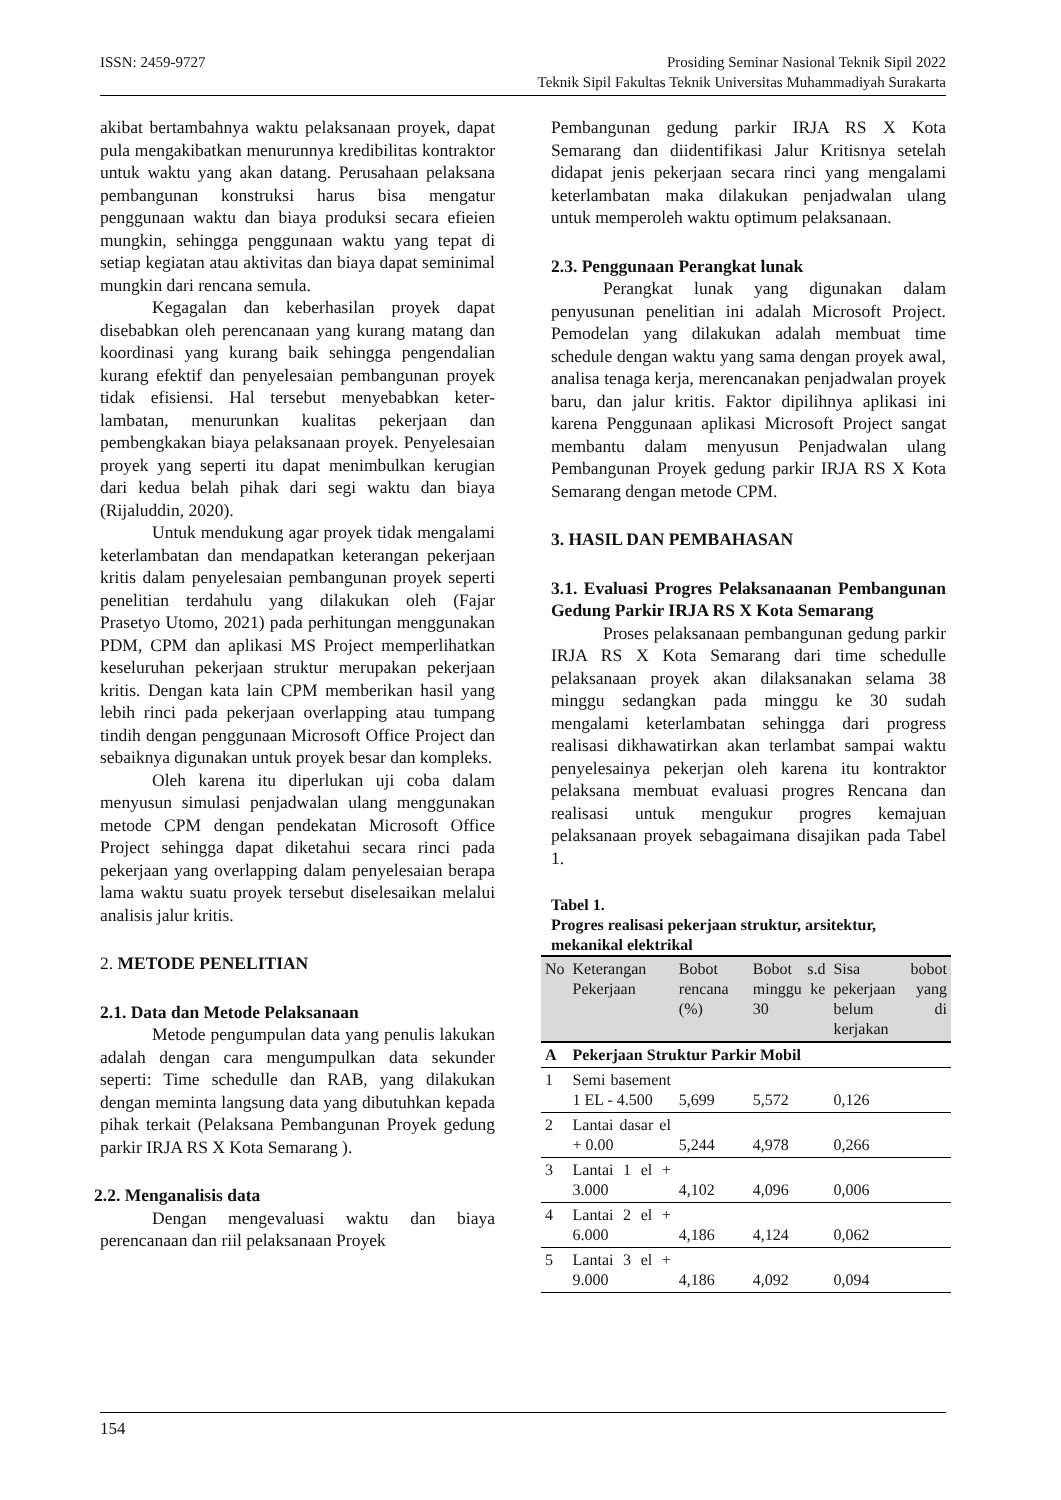ISSN: 2459-9727 Prosiding Seminar Nasional Teknik Sipil 2022
Teknik Sipil Fakultas Teknik Universitas Muhammadiyah Surakarta
akibat bertambahnya waktu pelaksanaan proyek, dapat pula mengakibatkan menurunnya kredibilitas kontraktor untuk waktu yang akan datang. Perusahaan pelaksana pembangunan konstruksi harus bisa mengatur penggunaan waktu dan biaya produksi secara efieien mungkin, sehingga penggunaan waktu yang tepat di setiap kegiatan atau aktivitas dan biaya dapat seminimal mungkin dari rencana semula.
Kegagalan dan keberhasilan proyek dapat disebabkan oleh perencanaan yang kurang matang dan koordinasi yang kurang baik sehingga pengendalian kurang efektif dan penyelesaian pembangunan proyek tidak efisiensi. Hal tersebut menyebabkan keter-lambatan, menurunkan kualitas pekerjaan dan pembengkakan biaya pelaksanaan proyek. Penyelesaian proyek yang seperti itu dapat menimbulkan kerugian dari kedua belah pihak dari segi waktu dan biaya (Rijaluddin, 2020).
Untuk mendukung agar proyek tidak mengalami keterlambatan dan mendapatkan keterangan pekerjaan kritis dalam penyelesaian pembangunan proyek seperti penelitian terdahulu yang dilakukan oleh (Fajar Prasetyo Utomo, 2021) pada perhitungan menggunakan PDM, CPM dan aplikasi MS Project memperlihatkan keseluruhan pekerjaan struktur merupakan pekerjaan kritis. Dengan kata lain CPM memberikan hasil yang lebih rinci pada pekerjaan overlapping atau tumpang tindih dengan penggunaan Microsoft Office Project dan sebaiknya digunakan untuk proyek besar dan kompleks.
Oleh karena itu diperlukan uji coba dalam menyusun simulasi penjadwalan ulang menggunakan metode CPM dengan pendekatan Microsoft Office Project sehingga dapat diketahui secara rinci pada pekerjaan yang overlapping dalam penyelesaian berapa lama waktu suatu proyek tersebut diselesaikan melalui analisis jalur kritis.
2. METODE PENELITIAN
2.1. Data dan Metode Pelaksanaan
Metode pengumpulan data yang penulis lakukan adalah dengan cara mengumpulkan data sekunder seperti: Time schedulle dan RAB, yang dilakukan dengan meminta langsung data yang dibutuhkan kepada pihak terkait (Pelaksana Pembangunan Proyek gedung parkir IRJA RS X Kota Semarang ).
2.2. Menganalisis data
Dengan mengevaluasi waktu dan biaya perencanaan dan riil pelaksanaan Proyek
Pembangunan gedung parkir IRJA RS X Kota Semarang dan diidentifikasi Jalur Kritisnya setelah didapat jenis pekerjaan secara rinci yang mengalami keterlambatan maka dilakukan penjadwalan ulang untuk memperoleh waktu optimum pelaksanaan.
2.3. Penggunaan Perangkat lunak
Perangkat lunak yang digunakan dalam penyusunan penelitian ini adalah Microsoft Project. Pemodelan yang dilakukan adalah membuat time schedule dengan waktu yang sama dengan proyek awal, analisa tenaga kerja, merencanakan penjadwalan proyek baru, dan jalur kritis. Faktor dipilihnya aplikasi ini karena Penggunaan aplikasi Microsoft Project sangat membantu dalam menyusun Penjadwalan ulang Pembangunan Proyek gedung parkir IRJA RS X Kota Semarang dengan metode CPM.
3. HASIL DAN PEMBAHASAN
3.1. Evaluasi Progres Pelaksanaanan Pembangunan Gedung Parkir IRJA RS X Kota Semarang
Proses pelaksanaan pembangunan gedung parkir IRJA RS X Kota Semarang dari time schedulle pelaksanaan proyek akan dilaksanakan selama 38 minggu sedangkan pada minggu ke 30 sudah mengalami keterlambatan sehingga dari progress realisasi dikhawatirkan akan terlambat sampai waktu penyelesainya pekerjan oleh karena itu kontraktor pelaksana membuat evaluasi progres Rencana dan realisasi untuk mengukur progres kemajuan pelaksanaan proyek sebagaimana disajikan pada Tabel 1.
Tabel 1.
Progres realisasi pekerjaan struktur, arsitektur, mekanikal elektrikal
| No | Keterangan Pekerjaan | Bobot rencana (%) | Bobot s.d minggu ke 30 | Sisa bobot pekerjaan yang belum di kerjakan |
| --- | --- | --- | --- | --- |
| A | Pekerjaan Struktur Parkir Mobil | | | |
| 1 | Semi basement 1 EL - 4.500 | 5,699 | 5,572 | 0,126 |
| 2 | Lantai dasar el + 0.00 | 5,244 | 4,978 | 0,266 |
| 3 | Lantai 1 el + 3.000 | 4,102 | 4,096 | 0,006 |
| 4 | Lantai 2 el + 6.000 | 4,186 | 4,124 | 0,062 |
| 5 | Lantai 3 el + 9.000 | 4,186 | 4,092 | 0,094 |
154